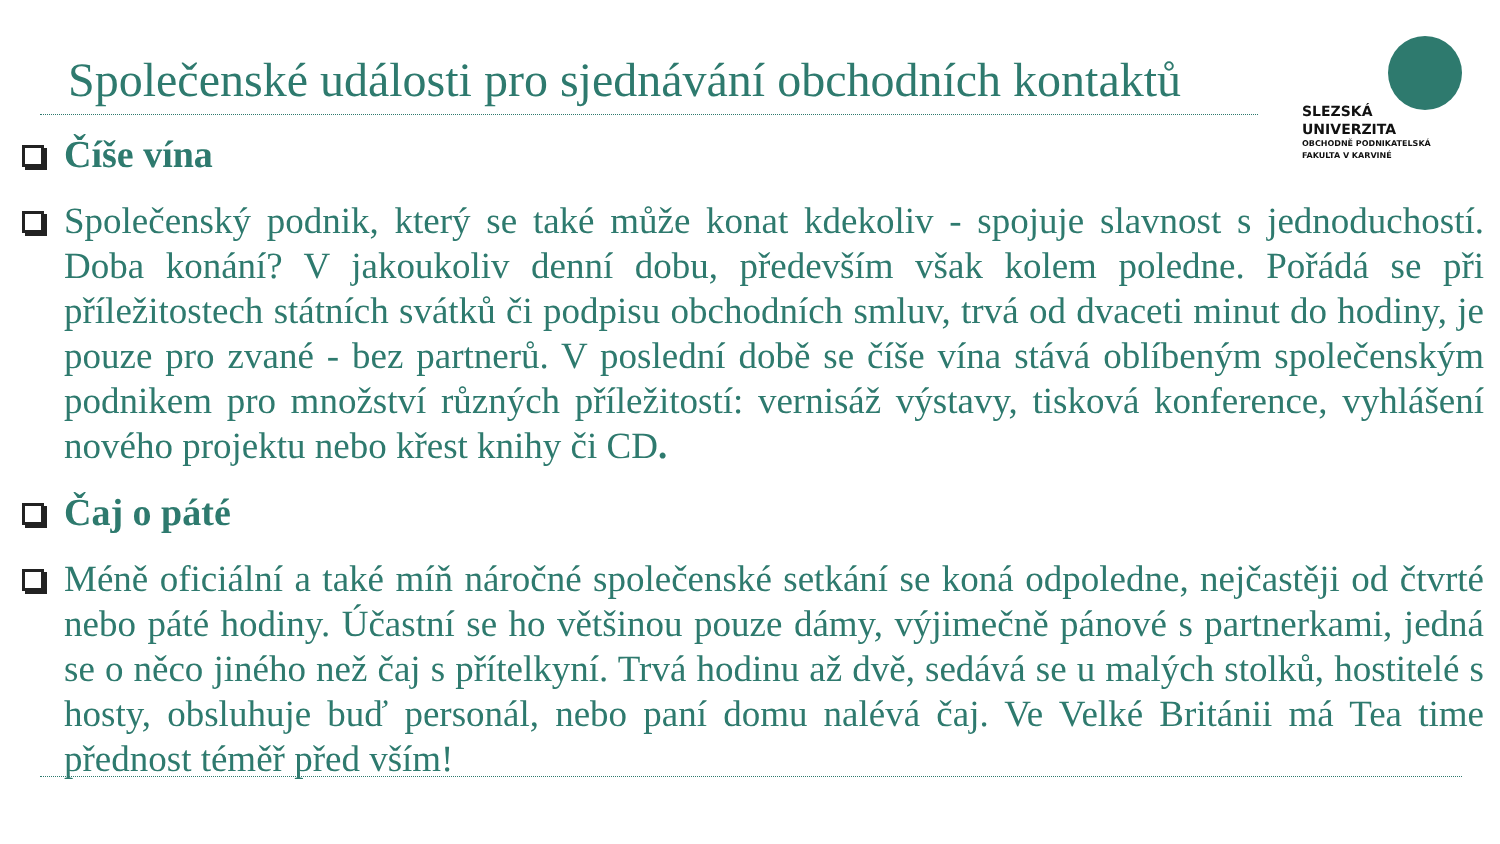Společenské události pro sjednávání obchodních kontaktů
SLEZSKÁ
UNIVERZITA
OBCHODNĚ PODNIKATELSKÁ
FAKULTA V KARVINÉ
Číše vína
Společenský podnik, který se také může konat kdekoliv - spojuje slavnost s jednoduchostí. Doba konání? V jakoukoliv denní dobu, především však kolem poledne. Pořádá se při příležitostech státních svátků či podpisu obchodních smluv, trvá od dvaceti minut do hodiny, je pouze pro zvané - bez partnerů. V poslední době se číše vína stává oblíbeným společenským podnikem pro množství různých příležitostí: vernisáž výstavy, tisková konference, vyhlášení nového projektu nebo křest knihy či CD.
Čaj o páté
Méně oficiální a také míň náročné společenské setkání se koná odpoledne, nejčastěji od čtvrté nebo páté hodiny. Účastní se ho většinou pouze dámy, výjimečně pánové s partnerkami, jedná se o něco jiného než čaj s přítelkyní. Trvá hodinu až dvě, sedává se u malých stolků, hostitelé s hosty, obsluhuje buď personál, nebo paní domu nalévá čaj. Ve Velké Británii má Tea time přednost téměř před vším!